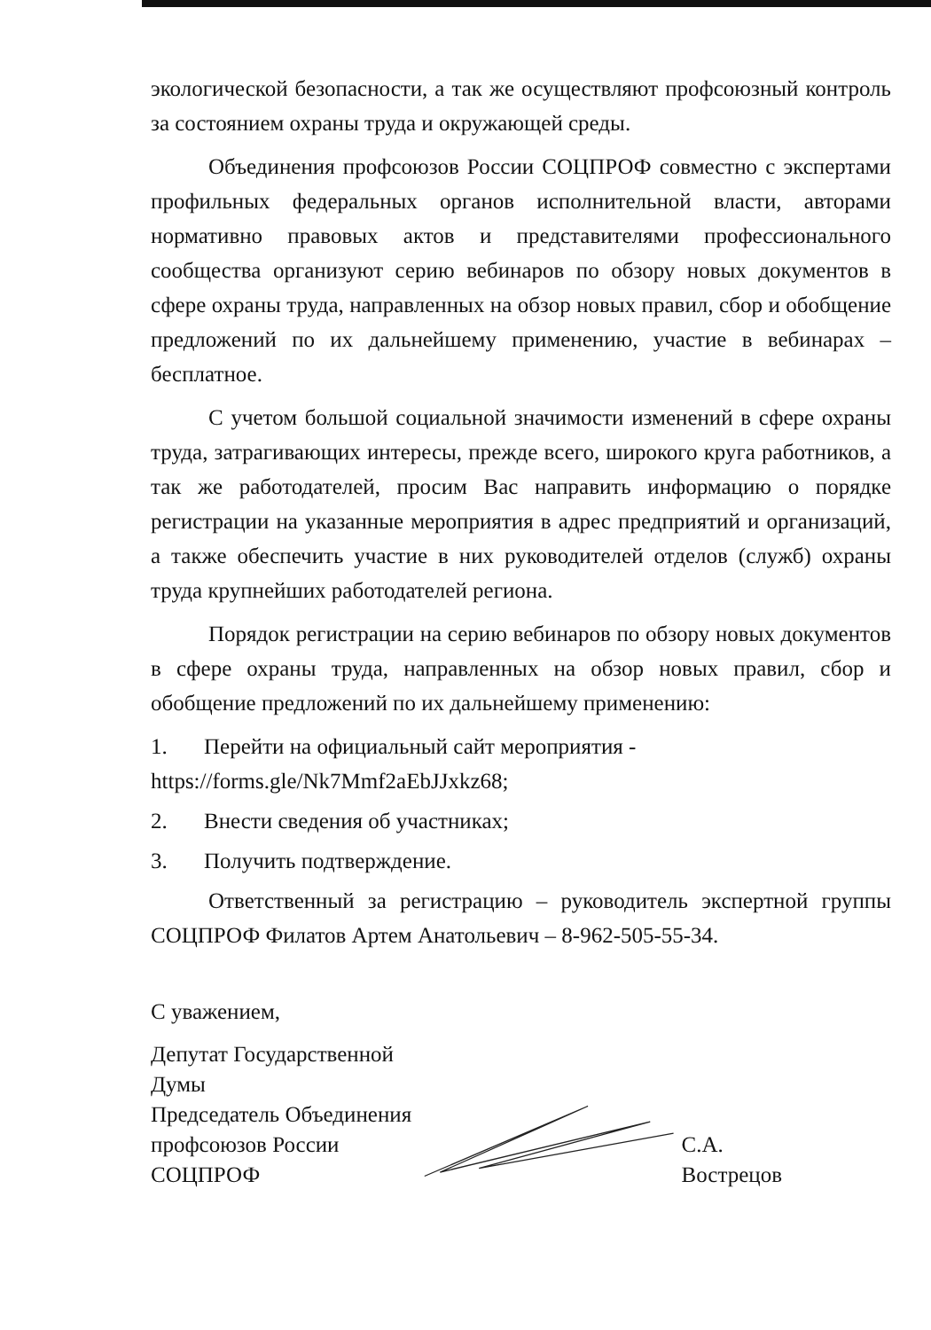экологической безопасности, а так же осуществляют профсоюзный контроль за состоянием охраны труда и окружающей среды.
Объединения профсоюзов России СОЦПРОФ совместно с экспертами профильных федеральных органов исполнительной власти, авторами нормативно правовых актов и представителями профессионального сообщества организуют серию вебинаров по обзору новых документов в сфере охраны труда, направленных на обзор новых правил, сбор и обобщение предложений по их дальнейшему применению, участие в вебинарах – бесплатное.
С учетом большой социальной значимости изменений в сфере охраны труда, затрагивающих интересы, прежде всего, широкого круга работников, а так же работодателей, просим Вас направить информацию о порядке регистрации на указанные мероприятия в адрес предприятий и организаций, а также обеспечить участие в них руководителей отделов (служб) охраны труда крупнейших работодателей региона.
Порядок регистрации на серию вебинаров по обзору новых документов в сфере охраны труда, направленных на обзор новых правил, сбор и обобщение предложений по их дальнейшему применению:
1. Перейти на официальный сайт мероприятия - https://forms.gle/Nk7Mmf2aEbJJxkz68;
2. Внести сведения об участниках;
3. Получить подтверждение.
Ответственный за регистрацию – руководитель экспертной группы СОЦПРОФ Филатов Артем Анатольевич – 8-962-505-55-34.
С уважением,
Депутат Государственной Думы
Председатель Объединения
профсоюзов России СОЦПРОФ
С.А. Вострецов